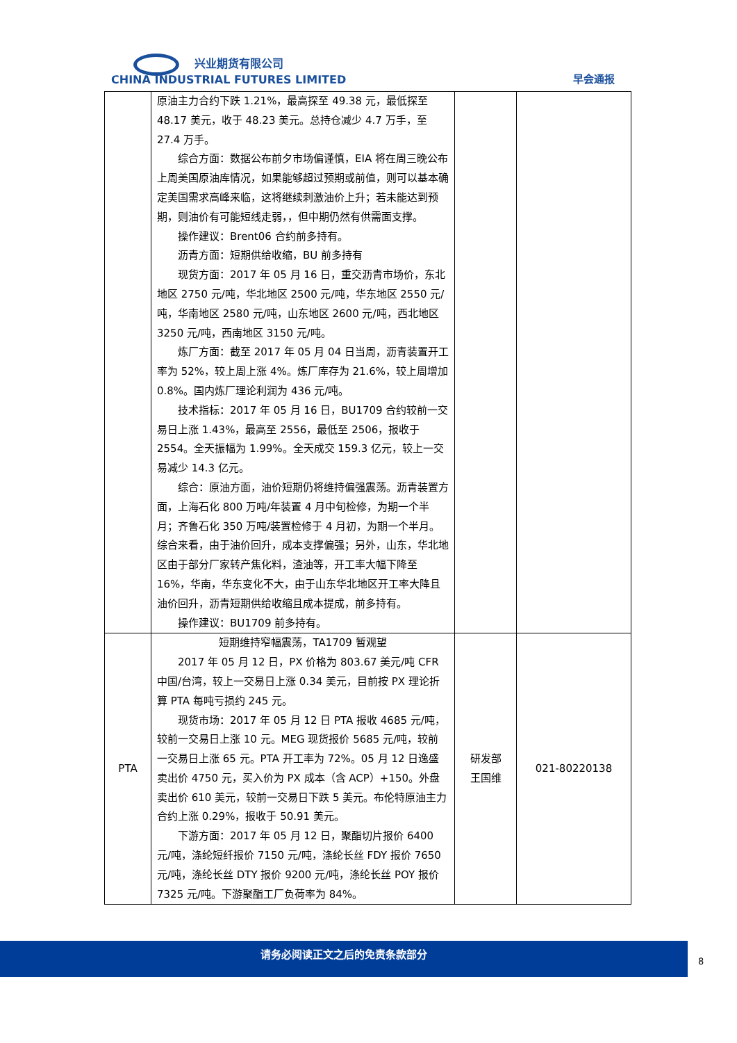兴业期货有限公司
CHINA INDUSTRIAL FUTURES LIMITED
早会通报
| | 原油主力合约下跌 1.21%，最高探至 49.38 元，最低探至 48.17 美元，收于 48.23 美元。总持仓减少 4.7 万手，至 27.4 万手。 综合方面：数据公布前夕市场偏谨慎，EIA 将在周三晚公布上周美国原油库情况，如果能够超过预期或前值，则可以基本确定美国需求高峰来临，这将继续刺激油价上升；若未能达到预期，则油价有可能短线走弱，，但中期仍然有供需面支撑。 操作建议：Brent06 合约前多持有。 沥青方面：短期供给收缩，BU 前多持有 现货方面：2017 年 05 月 16 日，重交沥青市场价，东北地区 2750 元/吨，华北地区 2500 元/吨，华东地区 2550 元/吨，华南地区 2580 元/吨，山东地区 2600 元/吨，西北地区 3250 元/吨，西南地区 3150 元/吨。 炼厂方面：截至 2017 年 05 月 04 日当周，沥青装置开工率为 52%，较上周上涨 4%。炼厂库存为 21.6%，较上周增加 0.8%。国内炼厂理论利润为 436 元/吨。 技术指标：2017 年 05 月 16 日，BU1709 合约较前一交易日上涨 1.43%，最高至 2556，最低至 2506，报收于 2554。全天振幅为 1.99%。全天成交 159.3 亿元，较上一交易减少 14.3 亿元。 综合：原油方面，油价短期仍将维持偏强震荡。沥青装置方面，上海石化 800 万吨/年装置 4 月中旬检修，为期一个半月；齐鲁石化 350 万吨/装置检修于 4 月初，为期一个半月。综合来看，由于油价回升，成本支撑偏强；另外，山东，华北地区由于部分厂家转产焦化料，渣油等，开工率大幅下降至 16%，华南，华东变化不大，由于山东华北地区开工率大降且油价回升，沥青短期供给收缩且成本提成，前多持有。 操作建议：BU1709 前多持有。 | | |
| PTA | 短期维持窄幅震荡，TA1709 暂观望 2017 年 05 月 12 日，PX 价格为 803.67 美元/吨 CFR 中国/台湾，较上一交易日上涨 0.34 美元，目前按 PX 理论折算 PTA 每吨亏损约 245 元。 现货市场：2017 年 05 月 12 日 PTA 报收 4685 元/吨，较前一交易日上涨 10 元。MEG 现货报价 5685 元/吨，较前一交易日上涨 65 元。PTA 开工率为 72%。05 月 12 日逸盛卖出价 4750 元，买入价为 PX 成本（含 ACP）+150。外盘卖出价 610 美元，较前一交易日下跌 5 美元。布伦特原油主力合约上涨 0.29%，报收于 50.91 美元。 下游方面：2017 年 05 月 12 日，聚酯切片报价 6400 元/吨，涤纶短纤报价 7150 元/吨，涤纶长丝 FDY 报价 7650 元/吨，涤纶长丝 DTY 报价 9200 元/吨，涤纶长丝 POY 报价 7325 元/吨。下游聚酯工厂负荷率为 84%。 | 研发部 王国维 | 021-80220138 |
请务必阅读正文之后的免责条款部分
8